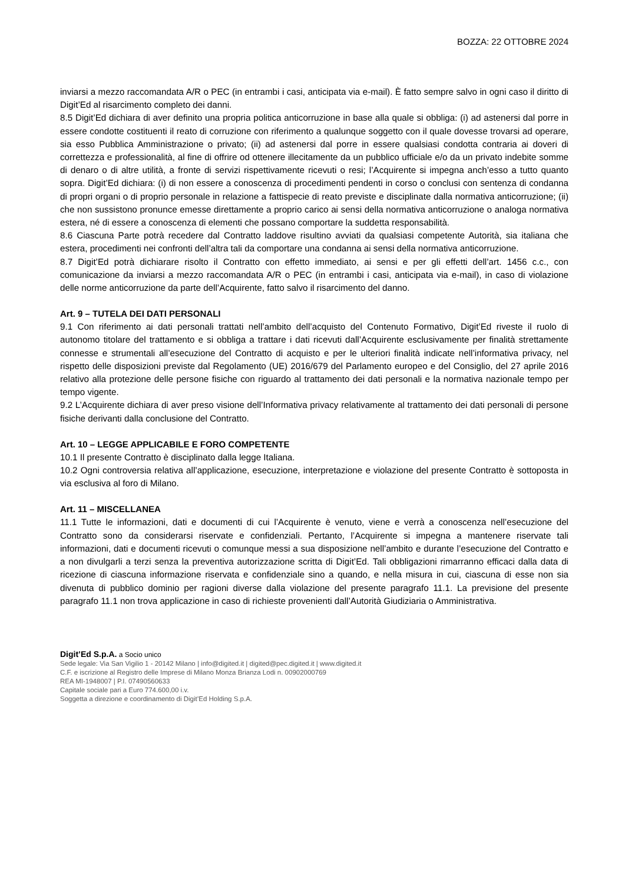BOZZA: 22 OTTOBRE 2024
inviarsi a mezzo raccomandata A/R o PEC (in entrambi i casi, anticipata via e-mail). È fatto sempre salvo in ogni caso il diritto di Digit’Ed al risarcimento completo dei danni.
8.5 Digit’Ed dichiara di aver definito una propria politica anticorruzione in base alla quale si obbliga: (i) ad astenersi dal porre in essere condotte costituenti il reato di corruzione con riferimento a qualunque soggetto con il quale dovesse trovarsi ad operare, sia esso Pubblica Amministrazione o privato; (ii) ad astenersi dal porre in essere qualsiasi condotta contraria ai doveri di correttezza e professionalità, al fine di offrire od ottenere illecitamente da un pubblico ufficiale e/o da un privato indebite somme di denaro o di altre utilità, a fronte di servizi rispettivamente ricevuti o resi; l’Acquirente si impegna anch’esso a tutto quanto sopra. Digit’Ed dichiara: (i) di non essere a conoscenza di procedimenti pendenti in corso o conclusi con sentenza di condanna di propri organi o di proprio personale in relazione a fattispecie di reato previste e disciplinate dalla normativa anticorruzione; (ii) che non sussistono pronunce emesse direttamente a proprio carico ai sensi della normativa anticorruzione o analoga normativa estera, né di essere a conoscenza di elementi che possano comportare la suddetta responsabilità.
8.6 Ciascuna Parte potrà recedere dal Contratto laddove risultino avviati da qualsiasi competente Autorità, sia italiana che estera, procedimenti nei confronti dell’altra tali da comportare una condanna ai sensi della normativa anticorruzione.
8.7 Digit’Ed potrà dichiarare risolto il Contratto con effetto immediato, ai sensi e per gli effetti dell’art. 1456 c.c., con comunicazione da inviarsi a mezzo raccomandata A/R o PEC (in entrambi i casi, anticipata via e-mail), in caso di violazione delle norme anticorruzione da parte dell’Acquirente, fatto salvo il risarcimento del danno.
Art. 9 – TUTELA DEI DATI PERSONALI
9.1 Con riferimento ai dati personali trattati nell’ambito dell’acquisto del Contenuto Formativo, Digit’Ed riveste il ruolo di autonomo titolare del trattamento e si obbliga a trattare i dati ricevuti dall’Acquirente esclusivamente per finalità strettamente connesse e strumentali all’esecuzione del Contratto di acquisto e per le ulteriori finalità indicate nell’informativa privacy, nel rispetto delle disposizioni previste dal Regolamento (UE) 2016/679 del Parlamento europeo e del Consiglio, del 27 aprile 2016 relativo alla protezione delle persone fisiche con riguardo al trattamento dei dati personali e la normativa nazionale tempo per tempo vigente.
9.2 L’Acquirente dichiara di aver preso visione dell’Informativa privacy relativamente al trattamento dei dati personali di persone fisiche derivanti dalla conclusione del Contratto.
Art. 10 – LEGGE APPLICABILE E FORO COMPETENTE
10.1 Il presente Contratto è disciplinato dalla legge Italiana.
10.2 Ogni controversia relativa all’applicazione, esecuzione, interpretazione e violazione del presente Contratto è sottoposta in via esclusiva al foro di Milano.
Art. 11 – MISCELLANEA
11.1 Tutte le informazioni, dati e documenti di cui l’Acquirente è venuto, viene e verrà a conoscenza nell’esecuzione del Contratto sono da considerarsi riservate e confidenziali. Pertanto, l’Acquirente si impegna a mantenere riservate tali informazioni, dati e documenti ricevuti o comunque messi a sua disposizione nell’ambito e durante l’esecuzione del Contratto e a non divulgarli a terzi senza la preventiva autorizzazione scritta di Digit’Ed. Tali obbligazioni rimarranno efficaci dalla data di ricezione di ciascuna informazione riservata e confidenziale sino a quando, e nella misura in cui, ciascuna di esse non sia divenuta di pubblico dominio per ragioni diverse dalla violazione del presente paragrafo 11.1. La previsione del presente paragrafo 11.1 non trova applicazione in caso di richieste provenienti dall’Autorità Giudiziaria o Amministrativa.
Digit’Ed S.p.A. a Socio unico
Sede legale: Via San Vigilio 1 - 20142 Milano | info@digited.it | digited@pec.digited.it | www.digited.it
C.F. e iscrizione al Registro delle Imprese di Milano Monza Brianza Lodi n. 00902000769
REA MI-1948007 | P.I. 07490560633
Capitale sociale pari a Euro 774.600,00 i.v.
Soggetta a direzione e coordinamento di Digit’Ed Holding S.p.A.